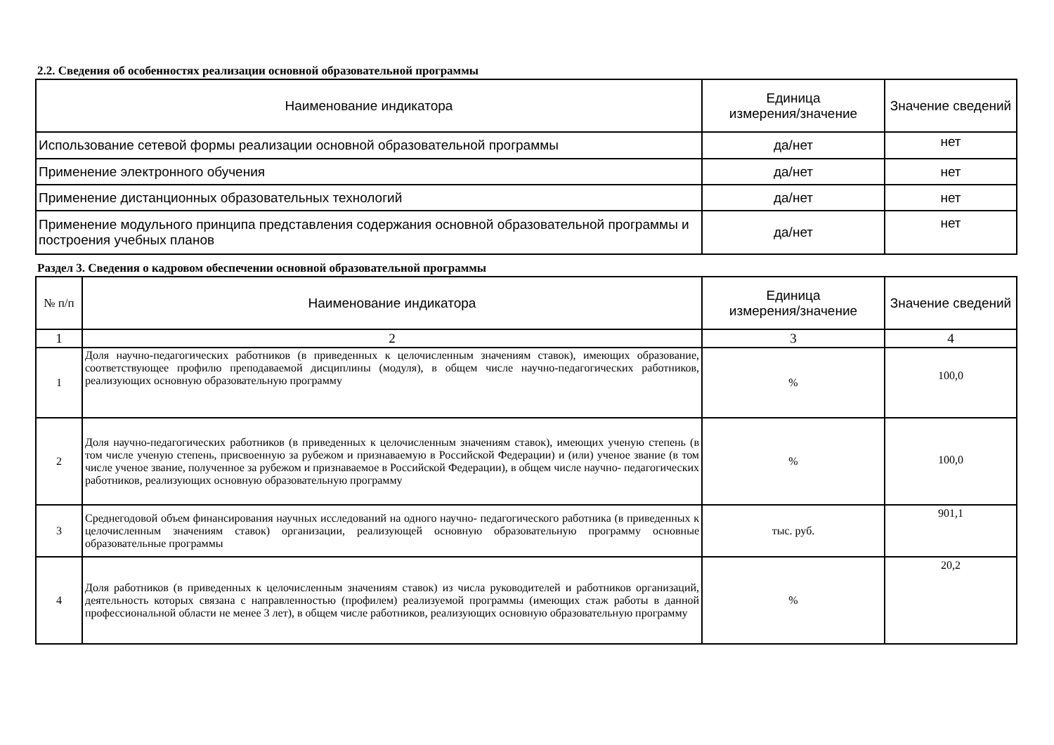2.2. Сведения об особенностях реализации основной образовательной программы
| Наименование индикатора | Единица измерения/значение | Значение сведений |
| --- | --- | --- |
| Использование сетевой формы реализации основной образовательной программы | да/нет | нет |
| Применение электронного обучения | да/нет | нет |
| Применение дистанционных образовательных технологий | да/нет | нет |
| Применение модульного принципа представления содержания основной образовательной программы и построения учебных планов | да/нет | нет |
Раздел 3. Сведения о кадровом обеспечении основной образовательной программы
| № п/п | Наименование индикатора | Единица измерения/значение | Значение сведений |
| --- | --- | --- | --- |
| 1 | 2 | 3 | 4 |
| 1 | Доля научно-педагогических работников (в приведенных к целочисленным значениям ставок), имеющих образование, соответствующее профилю преподаваемой дисциплины (модуля), в общем числе научно-педагогических работников, реализующих основную образовательную программу | % | 100,0 |
| 2 | Доля научно-педагогических работников (в приведенных к целочисленным значениям ставок), имеющих ученую степень (в том числе ученую степень, присвоенную за рубежом и признаваемую в Российской Федерации) и (или) ученое звание (в том числе ученое звание, полученное за рубежом и признаваемое в Российской Федерации), в общем числе научно- педагогических работников, реализующих основную образовательную программу | % | 100,0 |
| 3 | Среднегодовой объем финансирования научных исследований на одного научно- педагогического работника (в приведенных к целочисленным значениям ставок) организации, реализующей основную образовательную программу основные образовательные программы | тыс. руб. | 901,1 |
| 4 | Доля работников (в приведенных к целочисленным значениям ставок) из числа руководителей и работников организаций, деятельность которых связана с направленностью (профилем) реализуемой программы (имеющих стаж работы в данной профессиональной области не менее 3 лет), в общем числе работников, реализующих основную образовательную программу | % | 20,2 |